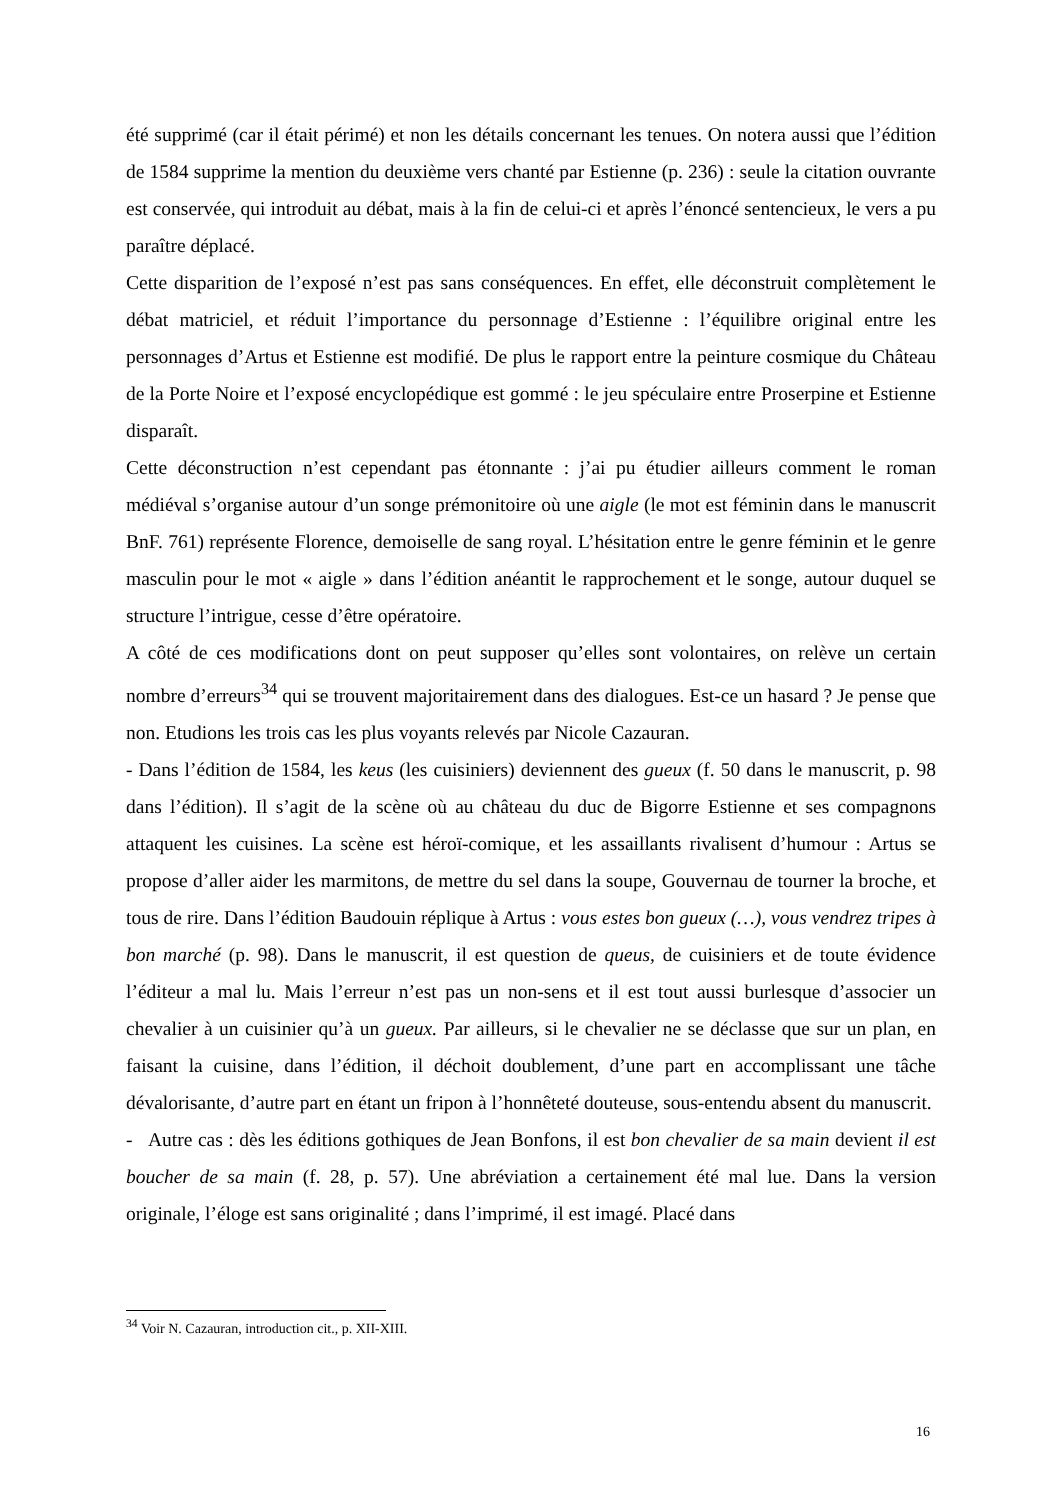été supprimé (car il était périmé) et non les détails concernant les tenues. On notera aussi que l’édition de 1584 supprime la mention du deuxième vers chanté par Estienne (p. 236) : seule la citation ouvrante est conservée, qui introduit au débat, mais à la fin de celui-ci et après l’énoncé sentencieux, le vers a pu paraître déplacé.
Cette disparition de l’exposé n’est pas sans conséquences. En effet, elle déconstruit complètement le débat matriciel, et réduit l’importance du personnage d’Estienne : l’équilibre original entre les personnages d’Artus et Estienne est modifié. De plus le rapport entre la peinture cosmique du Château de la Porte Noire et l’exposé encyclopédique est gommé : le jeu spéculaire entre Proserpine et Estienne disparaît.
Cette déconstruction n’est cependant pas étonnante : j’ai pu étudier ailleurs comment le roman médiéval s’organise autour d’un songe prémonitoire où une aigle (le mot est féminin dans le manuscrit BnF. 761) représente Florence, demoiselle de sang royal. L’hésitation entre le genre féminin et le genre masculin pour le mot « aigle » dans l’édition anéantit le rapprochement et le songe, autour duquel se structure l’intrigue, cesse d’être opératoire.
A côté de ces modifications dont on peut supposer qu’elles sont volontaires, on relève un certain nombre d’erreurs<sup>34</sup> qui se trouvent majoritairement dans des dialogues. Est-ce un hasard ? Je pense que non. Etudions les trois cas les plus voyants relevés par Nicole Cazauran.
- Dans l’édition de 1584, les keus (les cuisiniers) deviennent des gueux (f. 50 dans le manuscrit, p. 98 dans l’édition). Il s’agit de la scène où au château du duc de Bigorre Estienne et ses compagnons attaquent les cuisines. La scène est héroï-comique, et les assaillants rivalisent d’humour : Artus se propose d’aller aider les marmitons, de mettre du sel dans la soupe, Gouvernau de tourner la broche, et tous de rire. Dans l’édition Baudouin réplique à Artus : vous estes bon gueux (…), vous vendrez tripes à bon marché (p. 98). Dans le manuscrit, il est question de queus, de cuisiniers et de toute évidence l’éditeur a mal lu. Mais l’erreur n’est pas un non-sens et il est tout aussi burlesque d’associer un chevalier à un cuisinier qu’à un gueux. Par ailleurs, si le chevalier ne se déclasse que sur un plan, en faisant la cuisine, dans l’édition, il déchoit doublement, d’une part en accomplissant une tâche dévalorisante, d’autre part en étant un fripon à l’honnêteté douteuse, sous-entendu absent du manuscrit.
- Autre cas : dès les éditions gothiques de Jean Bonfons, il est bon chevalier de sa main devient il est boucher de sa main (f. 28, p. 57). Une abréviation a certainement été mal lue. Dans la version originale, l’éloge est sans originalité ; dans l’imprimé, il est imagé. Placé dans
<sup>34</sup> Voir N. Cazauran, introduction cit., p. XII-XIII.
16